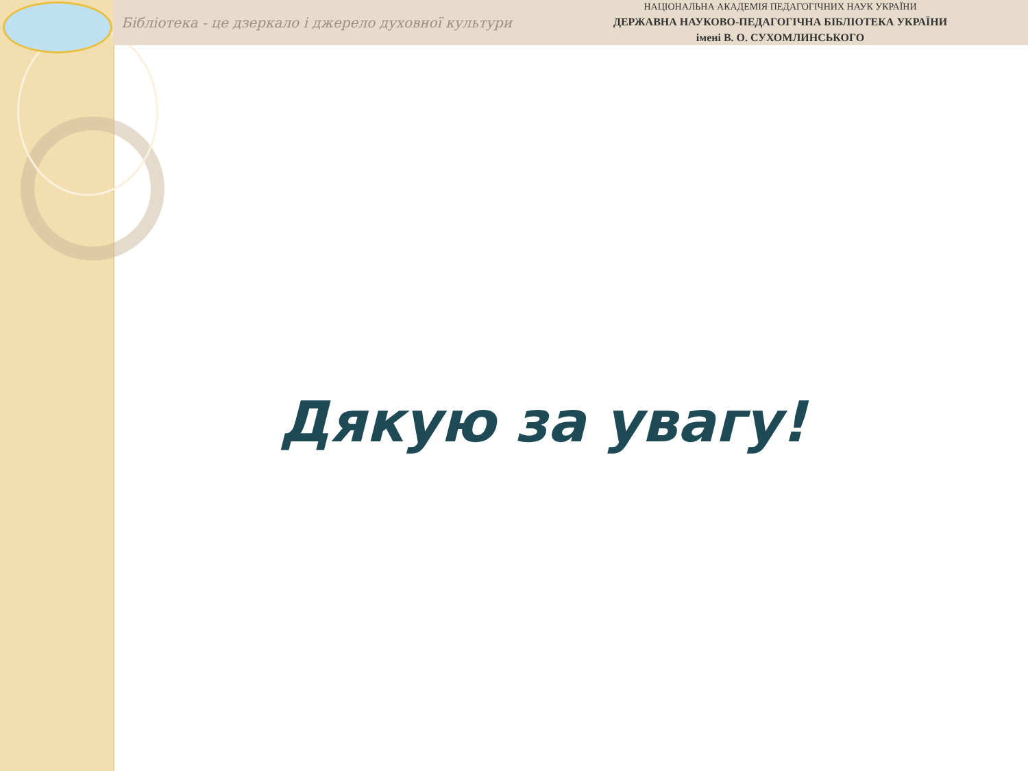Бібліотека - це дзеркало і джерело духовної культури
НАЦІОНАЛЬНА АКАДЕМІЯ ПЕДАГОГІЧНИХ НАУК УКРАЇНИ
ДЕРЖАВНА НАУКОВО-ПЕДАГОГІЧНА БІБЛІОТЕКА УКРАЇНИ
імені В. О. СУХОМЛИНСЬКОГО
Дякую за увагу!